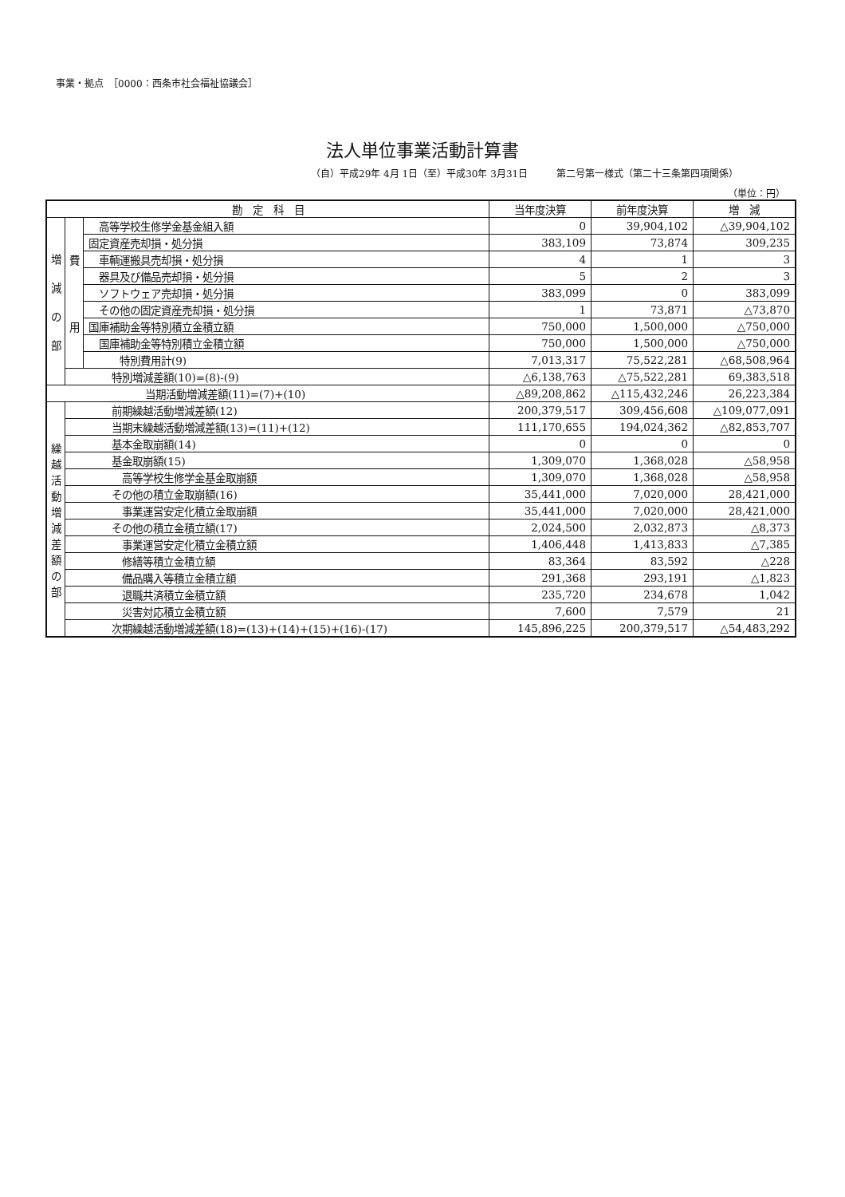事業・拠点　［0000：西条市社会福祉協議会］
法人単位事業活動計算書
（自）平成29年 4月 1日（至）平成30年 3月31日　　　第二号第一様式（第二十三条第四項関係）
（単位：円）
| 勘 定 科 目 | | | 当年度決算 | 前年度決算 | 増 減 |
| --- | --- | --- | --- | --- | --- |
| 増 減 の 部 | 費 用 | 高等学校生修学金基金組入額 | 0 | 39,904,102 | △39,904,102 |
| | | 固定資産売却損・処分損 | 383,109 | 73,874 | 309,235 |
| | | 車輌運搬具売却損・処分損 | 4 | 1 | 3 |
| | | 器具及び備品売却損・処分損 | 5 | 2 | 3 |
| | | ソフトウェア売却損・処分損 | 383,099 | 0 | 383,099 |
| | | その他の固定資産売却損・処分損 | 1 | 73,871 | △73,870 |
| | | 国庫補助金等特別積立金積立額 | 750,000 | 1,500,000 | △750,000 |
| | | 国庫補助金等特別積立金積立額 | 750,000 | 1,500,000 | △750,000 |
| | | 特別費用計(9) | 7,013,317 | 75,522,281 | △68,508,964 |
| | 特別増減差額(10)=(8)-(9) | | △6,138,763 | △75,522,281 | 69,383,518 |
| 当期活動増減差額(11)=(7)+(10) | | | △89,208,862 | △115,432,246 | 26,223,384 |
| 繰 越 活 動 増 減 差 額 の 部 | 前期繰越活動増減差額(12) | | 200,379,517 | 309,456,608 | △109,077,091 |
| | 当期末繰越活動増減差額(13)=(11)+(12) | | 111,170,655 | 194,024,362 | △82,853,707 |
| | 基本金取崩額(14) | | 0 | 0 | 0 |
| | 基金取崩額(15) | | 1,309,070 | 1,368,028 | △58,958 |
| | 高等学校生修学金基金取崩額 | | 1,309,070 | 1,368,028 | △58,958 |
| | その他の積立金取崩額(16) | | 35,441,000 | 7,020,000 | 28,421,000 |
| | 事業運営安定化積立金取崩額 | | 35,441,000 | 7,020,000 | 28,421,000 |
| | その他の積立金積立額(17) | | 2,024,500 | 2,032,873 | △8,373 |
| | 事業運営安定化積立金積立額 | | 1,406,448 | 1,413,833 | △7,385 |
| | 修繕等積立金積立額 | | 83,364 | 83,592 | △228 |
| | 備品購入等積立金積立額 | | 291,368 | 293,191 | △1,823 |
| | 退職共済積立金積立額 | | 235,720 | 234,678 | 1,042 |
| | 災害対応積立金積立額 | | 7,600 | 7,579 | 21 |
| | 次期繰越活動増減差額(18)=(13)+(14)+(15)+(16)-(17) | | 145,896,225 | 200,379,517 | △54,483,292 |